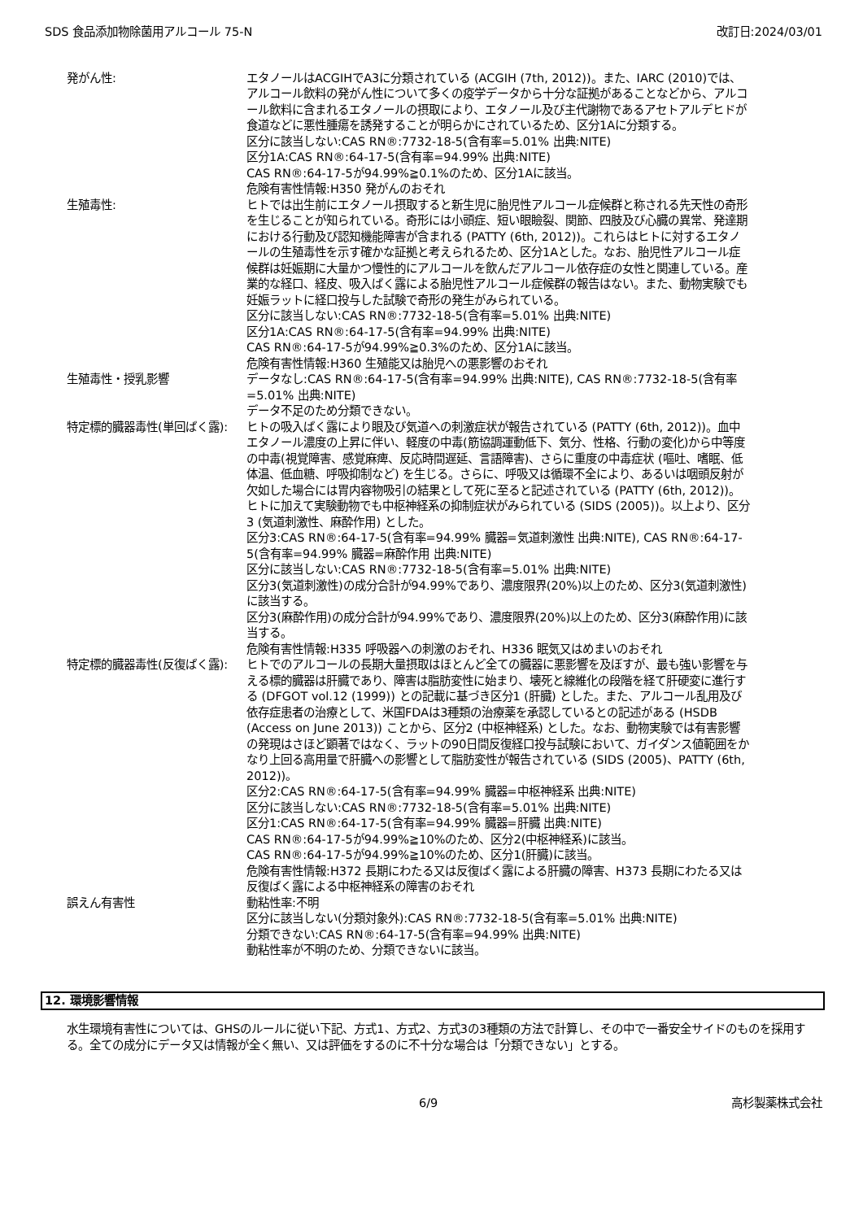SDS 食品添加物除菌用アルコール 75-N 改訂日:2024/03/01
発がん性: エタノールはACGIHでA3に分類されている (ACGIH (7th, 2012))。また、IARC (2010)では、アルコール飲料の発がん性について多くの疫学データから十分な証拠があることなどから、アルコール飲料に含まれるエタノールの摂取により、エタノール及び主代謝物であるアセトアルデヒドが食道などに悪性腫瘍を誘発することが明らかにされているため、区分1Aに分類する。
区分に該当しない:CAS RN®:7732-18-5(含有率=5.01% 出典:NITE)
区分1A:CAS RN®:64-17-5(含有率=94.99% 出典:NITE)
CAS RN®:64-17-5が94.99%≧0.1%のため、区分1Aに該当。
危険有害性情報:H350 発がんのおそれ
生殖毒性: ヒトでは出生前にエタノール摂取すると新生児に胎児性アルコール症候群と称される先天性の奇形を生じることが知られている。奇形には小頭症、短い眼瞼裂、関節、四肢及び心臓の異常、発達期における行動及び認知機能障害が含まれる (PATTY (6th, 2012))。これらはヒトに対するエタノールの生殖毒性を示す確かな証拠と考えられるため、区分1Aとした。なお、胎児性アルコール症候群は妊娠期に大量かつ慢性的にアルコールを飲んだアルコール依存症の女性と関連している。産業的な経口、経皮、吸入ばく露による胎児性アルコール症候群の報告はない。また、動物実験でも妊娠ラットに経口投与した試験で奇形の発生がみられている。
区分に該当しない:CAS RN®:7732-18-5(含有率=5.01% 出典:NITE)
区分1A:CAS RN®:64-17-5(含有率=94.99% 出典:NITE)
CAS RN®:64-17-5が94.99%≧0.3%のため、区分1Aに該当。
危険有害性情報:H360 生殖能又は胎児への悪影響のおそれ
生殖毒性・授乳影響 データなし:CAS RN®:64-17-5(含有率=94.99% 出典:NITE), CAS RN®:7732-18-5(含有率=5.01% 出典:NITE)
データ不足のため分類できない。
特定標的臓器毒性(単回ばく露): ヒトの吸入ばく露により眼及び気道への刺激症状が報告されている (PATTY (6th, 2012))。血中エタノール濃度の上昇に伴い、軽度の中毒(筋協調運動低下、気分、性格、行動の変化)から中等度の中毒(視覚障害、感覚麻痺、反応時間遅延、言語障害)、さらに重度の中毒症状 (嘔吐、嗜眠、低体温、低血糖、呼吸抑制など) を生じる。さらに、呼吸又は循環不全により、あるいは咽頭反射が欠如した場合には胃内容物吸引の結果として死に至ると記述されている (PATTY (6th, 2012))。ヒトに加えて実験動物でも中枢神経系の抑制症状がみられている (SIDS (2005))。以上より、区分3 (気道刺激性、麻酔作用) とした。
区分3:CAS RN®:64-17-5(含有率=94.99% 臓器=気道刺激性 出典:NITE), CAS RN®:64-17-5(含有率=94.99% 臓器=麻酔作用 出典:NITE)
区分に該当しない:CAS RN®:7732-18-5(含有率=5.01% 出典:NITE)
区分3(気道刺激性)の成分合計が94.99%であり、濃度限界(20%)以上のため、区分3(気道刺激性)に該当する。
区分3(麻酔作用)の成分合計が94.99%であり、濃度限界(20%)以上のため、区分3(麻酔作用)に該当する。
危険有害性情報:H335 呼吸器への刺激のおそれ、H336 眠気又はめまいのおそれ
特定標的臓器毒性(反復ばく露): ヒトでのアルコールの長期大量摂取はほとんど全ての臓器に悪影響を及ぼすが、最も強い影響を与える標的臓器は肝臓であり、障害は脂肪変性に始まり、壊死と線維化の段階を経て肝硬変に進行する (DFGOT vol.12 (1999)) との記載に基づき区分1 (肝臓) とした。また、アルコール乱用及び依存症患者の治療として、米国FDAは3種類の治療薬を承認しているとの記述がある (HSDB (Access on June 2013)) ことから、区分2 (中枢神経系) とした。なお、動物実験では有害影響の発現はさほど顕著ではなく、ラットの90日間反復経口投与試験において、ガイダンス値範囲をかなり上回る高用量で肝臓への影響として脂肪変性が報告されている (SIDS (2005)、PATTY (6th, 2012))。
区分2:CAS RN®:64-17-5(含有率=94.99% 臓器=中枢神経系 出典:NITE)
区分に該当しない:CAS RN®:7732-18-5(含有率=5.01% 出典:NITE)
区分1:CAS RN®:64-17-5(含有率=94.99% 臓器=肝臓 出典:NITE)
CAS RN®:64-17-5が94.99%≧10%のため、区分2(中枢神経系)に該当。
CAS RN®:64-17-5が94.99%≧10%のため、区分1(肝臓)に該当。
危険有害性情報:H372 長期にわたる又は反復ばく露による肝臓の障害、H373 長期にわたる又は反復ばく露による中枢神経系の障害のおそれ
誤えん有害性 動粘性率:不明
区分に該当しない(分類対象外):CAS RN®:7732-18-5(含有率=5.01% 出典:NITE)
分類できない:CAS RN®:64-17-5(含有率=94.99% 出典:NITE)
動粘性率が不明のため、分類できないに該当。
12. 環境影響情報
水生環境有害性については、GHSのルールに従い下記、方式1、方式2、方式3の3種類の方法で計算し、その中で一番安全サイドのものを採用する。全ての成分にデータ又は情報が全く無い、又は評価をするのに不十分な場合は「分類できない」とする。
6/9 高杉製薬株式会社